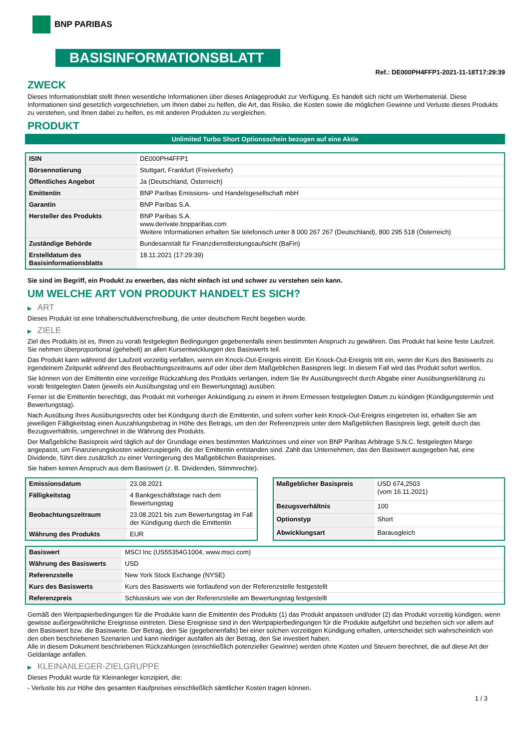BNP PARIBAS
BASISINFORMATIONSBLATT
Ref.: DE000PH4FFP1-2021-11-18T17:29:39
ZWECK
Dieses Informationsblatt stellt Ihnen wesentliche Informationen über dieses Anlageprodukt zur Verfügung. Es handelt sich nicht um Werbematerial. Diese Informationen sind gesetzlich vorgeschrieben, um Ihnen dabei zu helfen, die Art, das Risiko, die Kosten sowie die möglichen Gewinne und Verluste dieses Produkts zu verstehen, und Ihnen dabei zu helfen, es mit anderen Produkten zu vergleichen.
PRODUKT
Unlimited Turbo Short Optionsschein bezogen auf eine Aktie
| ISIN | DE000PH4FFP1 |
| Börsennotierung | Stuttgart, Frankfurt (Freiverkehr) |
| Öffentliches Angebot | Ja (Deutschland, Österreich) |
| Emittentin | BNP Paribas Emissions- und Handelsgesellschaft mbH |
| Garantin | BNP Paribas S.A. |
| Hersteller des Produkts | BNP Paribas S.A. www.derivate.bnpparibas.com Weitere Informationen erhalten Sie telefonisch unter 8 000 267 267 (Deutschland), 800 295 518 (Österreich) |
| Zuständige Behörde | Bundesanstalt für Finanzdienstleistungsaufsicht (BaFin) |
| Erstelldatum des Basisinformationsblatts | 18.11.2021 (17:29:39) |
Sie sind im Begriff, ein Produkt zu erwerben, das nicht einfach ist und schwer zu verstehen sein kann.
UM WELCHE ART VON PRODUKT HANDELT ES SICH?
▶ ART
Dieses Produkt ist eine Inhaberschuldverschreibung, die unter deutschem Recht begeben wurde.
▶ ZIELE
Ziel des Produkts ist es, Ihnen zu vorab festgelegten Bedingungen gegebenenfalls einen bestimmten Anspruch zu gewähren. Das Produkt hat keine feste Laufzeit. Sie nehmen überproportional (gehebelt) an allen Kursentwicklungen des Basiswerts teil.
Das Produkt kann während der Laufzeit vorzeitig verfallen, wenn ein Knock-Out-Ereignis eintritt. Ein Knock-Out-Ereignis tritt ein, wenn der Kurs des Basiswerts zu irgendeinem Zeitpunkt während des Beobachtungszeitraums auf oder über dem Maßgeblichen Basispreis liegt. In diesem Fall wird das Produkt sofort wertlos.
Sie können von der Emittentin eine vorzeitige Rückzahlung des Produkts verlangen, indem Sie Ihr Ausübungsrecht durch Abgabe einer Ausübungserklärung zu vorab festgelegten Daten (jeweils ein Ausübungstag und ein Bewertungstag) ausüben.
Ferner ist die Emittentin berechtigt, das Produkt mit vorheriger Ankündigung zu einem in ihrem Ermessen festgelegten Datum zu kündigen (Kündigungstermin und Bewertungstag).
Nach Ausübung Ihres Ausübungsrechts oder bei Kündigung durch die Emittentin, und sofern vorher kein Knock-Out-Ereignis eingetreten ist, erhalten Sie am jeweiligen Fälligkeitstag einen Auszahlungsbetrag in Höhe des Betrags, um den der Referenzpreis unter dem Maßgeblichen Basispreis liegt, geteilt durch das Bezugsverhältnis, umgerechnet in die Währung des Produkts.
Der Maßgebliche Basispreis wird täglich auf der Grundlage eines bestimmten Marktzinses und einer von BNP Paribas Arbitrage S.N.C. festgelegten Marge angepasst, um Finanzierungskosten widerzuspiegeln, die der Emittentin entstanden sind. Zahlt das Unternehmen, das den Basiswert ausgegeben hat, eine Dividende, führt dies zusätzlich zu einer Verringerung des Maßgeblichen Basispreises.
Sie haben keinen Anspruch aus dem Basiswert (z. B. Dividenden, Stimmrechte).
| Emissionsdatum | 23.08.2021 |
| Fälligkeitstag | 4 Bankgeschäftstage nach dem Bewertungstag |
| Beobachtungszeitraum | 23.08.2021 bis zum Bewertungstag im Fall der Kündigung durch die Emittentin |
| Währung des Produkts | EUR |
| Maßgeblicher Basispreis | USD 674,2503 (vom 16.11.2021) |
| Bezugsverhältnis | 100 |
| Optionstyp | Short |
| Abwicklungsart | Barausgleich |
| Basiswert | MSCI Inc (US55354G1004, www.msci.com) |
| Währung des Basiswerts | USD |
| Referenzstelle | New York Stock Exchange (NYSE) |
| Kurs des Basiswerts | Kurs des Basiswerts wie fortlaufend von der Referenzstelle festgestellt |
| Referenzpreis | Schlusskurs wie von der Referenzstelle am Bewertungstag festgestellt |
Gemäß den Wertpapierbedingungen für die Produkte kann die Emittentin des Produkts (1) das Produkt anpassen und/oder (2) das Produkt vorzeitig kündigen, wenn gewisse außergewöhnliche Ereignisse eintreten. Diese Ereignisse sind in den Wertpapierbedingungen für die Produkte aufgeführt und beziehen sich vor allem auf den Basiswert bzw. die Basiswerte. Der Betrag, den Sie (gegebenenfalls) bei einer solchen vorzeitigen Kündigung erhalten, unterscheidet sich wahrscheinlich von den oben beschriebenen Szenarien und kann niedriger ausfallen als der Betrag, den Sie investiert haben.
Alle in diesem Dokument beschriebenen Rückzahlungen (einschließlich potenzieller Gewinne) werden ohne Kosten und Steuern berechnet, die auf diese Art der Geldanlage anfallen.
▶ KLEINANLEGER-ZIELGRUPPE
Dieses Produkt wurde für Kleinanleger konzipiert, die:
- Verluste bis zur Höhe des gesamten Kaufpreises einschließlich sämtlicher Kosten tragen können.
1 / 3